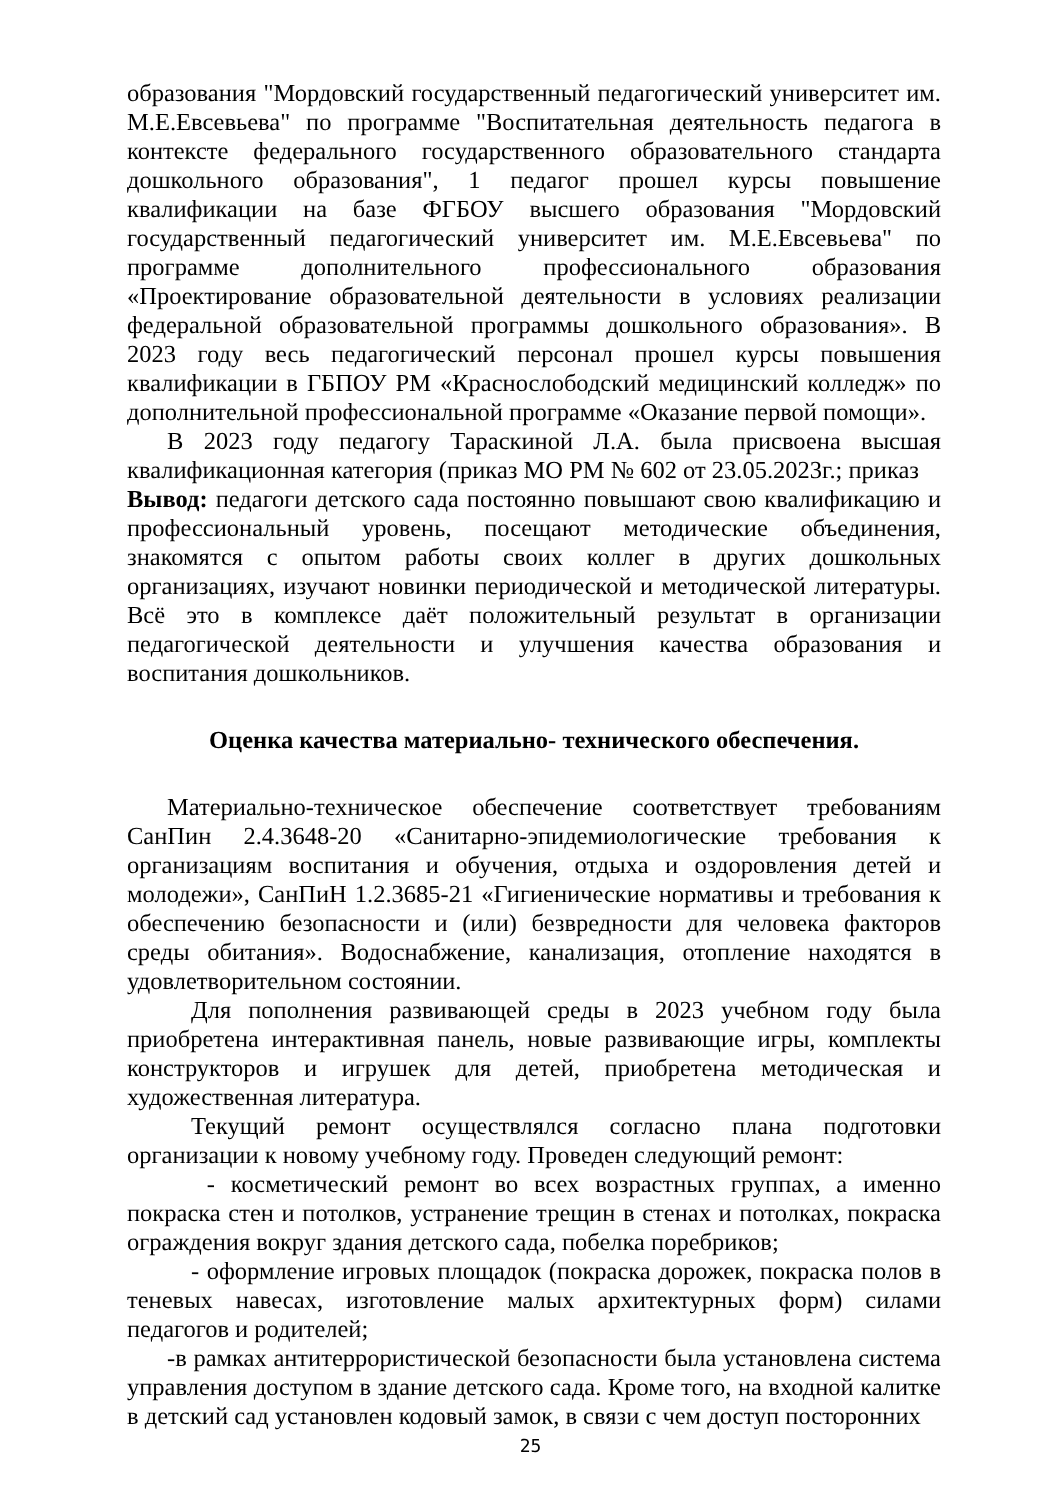образования "Мордовский государственный педагогический университет им. М.Е.Евсевьева" по программе "Воспитательная деятельность педагога в контексте федерального государственного образовательного стандарта дошкольного образования", 1 педагог прошел курсы повышение квалификации на базе ФГБОУ высшего образования "Мордовский государственный педагогический университет им. М.Е.Евсевьева" по программе дополнительного профессионального образования «Проектирование образовательной деятельности в условиях реализации федеральной образовательной программы дошкольного образования». В 2023 году весь педагогический персонал прошел курсы повышения квалификации в ГБПОУ РМ «Краснослободский медицинский колледж» по дополнительной профессиональной программе «Оказание первой помощи».
В 2023 году педагогу Тараскиной Л.А. была присвоена высшая квалификационная категория (приказ МО РМ № 602 от 23.05.2023г.; приказ
Вывод: педагоги детского сада постоянно повышают свою квалификацию и профессиональный уровень, посещают методические объединения, знакомятся с опытом работы своих коллег в других дошкольных организациях, изучают новинки периодической и методической литературы. Всё это в комплексе даёт положительный результат в организации педагогической деятельности и улучшения качества образования и воспитания дошкольников.
Оценка качества материально- технического обеспечения.
Материально-техническое обеспечение соответствует требованиям СанПин 2.4.3648-20 «Санитарно-эпидемиологические требования к организациям воспитания и обучения, отдыха и оздоровления детей и молодежи», СанПиН 1.2.3685-21 «Гигиенические нормативы и требования к обеспечению безопасности и (или) безвредности для человека факторов среды обитания». Водоснабжение, канализация, отопление находятся в удовлетворительном состоянии.
Для пополнения развивающей среды в 2023 учебном году была приобретена интерактивная панель, новые развивающие игры, комплекты конструкторов и игрушек для детей, приобретена методическая и художественная литература.
Текущий ремонт осуществлялся согласно плана подготовки организации к новому учебному году. Проведен следующий ремонт:
- косметический ремонт во всех возрастных группах, а именно покраска стен и потолков, устранение трещин в стенах и потолках, покраска ограждения вокруг здания детского сада, побелка поребриков;
- оформление игровых площадок (покраска дорожек, покраска полов в теневых навесах, изготовление малых архитектурных форм) силами педагогов и родителей;
-в рамках антитеррористической безопасности была установлена система управления доступом в здание детского сада. Кроме того, на входной калитке в детский сад установлен кодовый замок, в связи с чем доступ посторонних
25